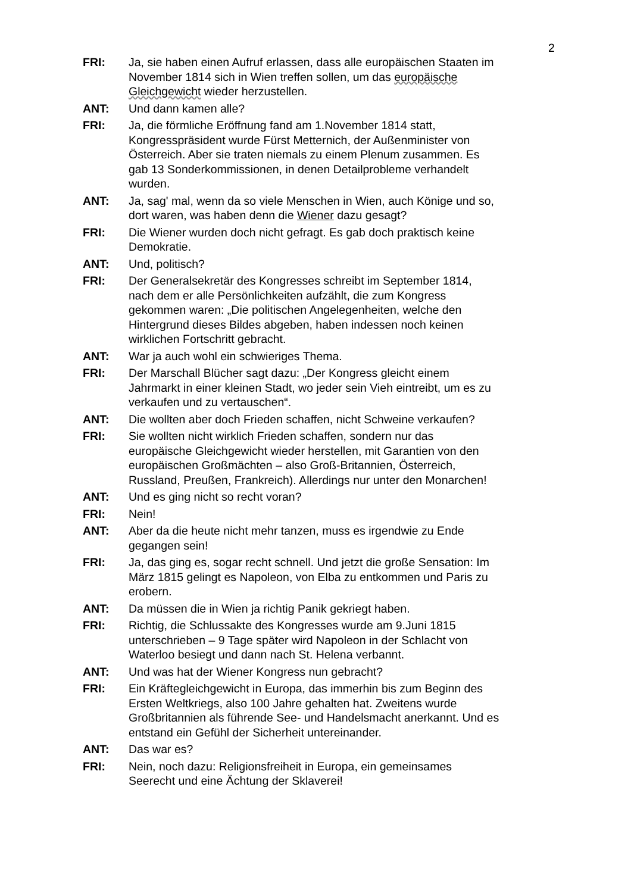2
FRI: Ja, sie haben einen Aufruf erlassen, dass alle europäischen Staaten im November 1814 sich in Wien treffen sollen, um das europäische Gleichgewicht wieder herzustellen.
ANT: Und dann kamen alle?
FRI: Ja, die förmliche Eröffnung fand am 1.November 1814 statt, Kongresspräsident wurde Fürst Metternich, der Außenminister von Österreich. Aber sie traten niemals zu einem Plenum zusammen. Es gab 13 Sonderkommissionen, in denen Detailprobleme verhandelt wurden.
ANT: Ja, sag' mal, wenn da so viele Menschen in Wien, auch Könige und so, dort waren, was haben denn die Wiener dazu gesagt?
FRI: Die Wiener wurden doch nicht gefragt. Es gab doch praktisch keine Demokratie.
ANT: Und, politisch?
FRI: Der Generalsekretär des Kongresses schreibt im September 1814, nach dem er alle Persönlichkeiten aufzählt, die zum Kongress gekommen waren: „Die politischen Angelegenheiten, welche den Hintergrund dieses Bildes abgeben, haben indessen noch keinen wirklichen Fortschritt gebracht.
ANT: War ja auch wohl ein schwieriges Thema.
FRI: Der Marschall Blücher sagt dazu: „Der Kongress gleicht einem Jahrmarkt in einer kleinen Stadt, wo jeder sein Vieh eintreibt, um es zu verkaufen und zu vertauschen“.
ANT: Die wollten aber doch Frieden schaffen, nicht Schweine verkaufen?
FRI: Sie wollten nicht wirklich Frieden schaffen, sondern nur das europäische Gleichgewicht wieder herstellen, mit Garantien von den europäischen Großmächten – also Groß-Britannien, Österreich, Russland, Preußen, Frankreich). Allerdings nur unter den Monarchen!
ANT: Und es ging nicht so recht voran?
FRI: Nein!
ANT: Aber da die heute nicht mehr tanzen, muss es irgendwie zu Ende gegangen sein!
FRI: Ja, das ging es, sogar recht schnell. Und jetzt die große Sensation: Im März 1815 gelingt es Napoleon, von Elba zu entkommen und Paris zu erobern.
ANT: Da müssen die in Wien ja richtig Panik gekriegt haben.
FRI: Richtig, die Schlussakte des Kongresses wurde am 9.Juni 1815 unterschrieben – 9 Tage später wird Napoleon in der Schlacht von Waterloo besiegt und dann nach St. Helena verbannt.
ANT: Und was hat der Wiener Kongress nun gebracht?
FRI: Ein Kräftegleichgewicht in Europa, das immerhin bis zum Beginn des Ersten Weltkriegs, also 100 Jahre gehalten hat. Zweitens wurde Großbritannien als führende See- und Handelsmacht anerkannt. Und es entstand ein Gefühl der Sicherheit untereinander.
ANT: Das war es?
FRI: Nein, noch dazu: Religionsfreiheit in Europa, ein gemeinsames Seerecht und eine Ächtung der Sklaverei!